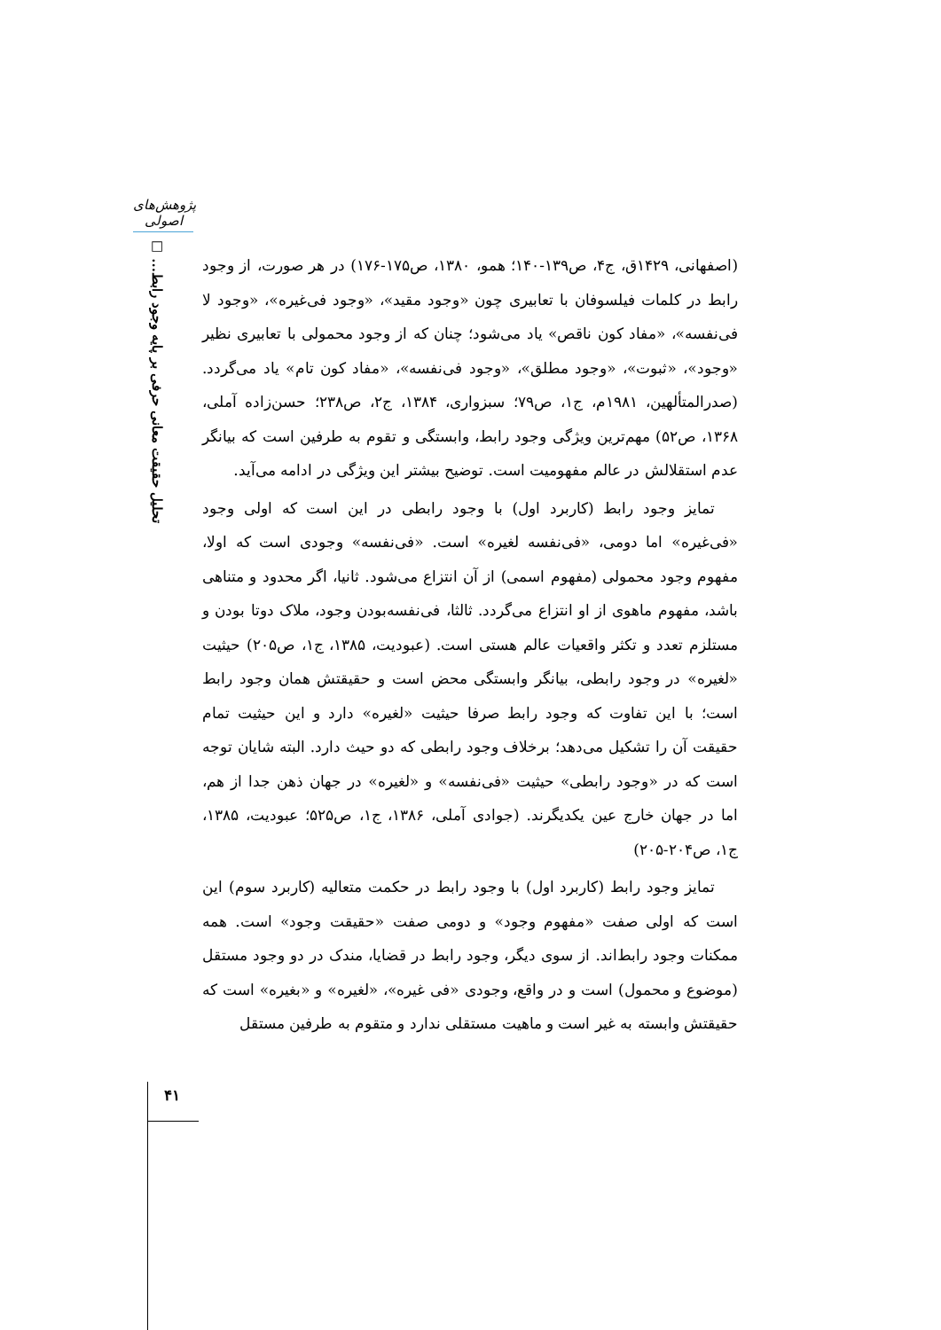پژوهش‌های اصولی
تحلیل حقیقت معانی حرفی بر پایه وجود رابط... □
(اصفهانی، ۱۴۲۹ق، ج۴، ص۱۳۹-۱۴۰؛ همو، ۱۳۸۰، ص۱۷۵-۱۷۶) در هر صورت، از وجود رابط در کلمات فیلسوفان با تعابیری چون «وجود مقید»، «وجود فی‌غیره»، «وجود لا فی‌نفسه»، «مفاد کون ناقص» یاد می‌شود؛ چنان که از وجود محمولی با تعابیری نظیر «وجود»، «ثبوت»، «وجود مطلق»، «وجود فی‌نفسه»، «مفاد کون تام» یاد می‌گردد. (صدرالمتألهین، ۱۹۸۱م، ج۱، ص۷۹؛ سبزواری، ۱۳۸۴، ج۲، ص۲۳۸؛ حسن‌زاده آملی، ۱۳۶۸، ص۵۲) مهم‌ترین ویژگی وجود رابط، وابستگی و تقوم به طرفین است که بیانگر عدم استقلالش در عالم مفهومیت است. توضیح بیشتر این ویژگی در ادامه می‌آید.
تمایز وجود رابط (کاربرد اول) با وجود رابطی در این است که اولی وجود «فی‌غیره» اما دومی، «فی‌نفسه لغیره» است. «فی‌نفسه» وجودی است که اولا، مفهوم وجود محمولی (مفهوم اسمی) از آن انتزاع می‌شود. ثانیا، اگر محدود و متناهی باشد، مفهوم ماهوی از او انتزاع می‌گردد. ثالثا، فی‌نفسه‌بودن وجود، ملاک دوتا بودن و مستلزم تعدد و تکثر واقعیات عالم هستی است. (عبودیت، ۱۳۸۵، ج۱، ص۲۰۵) حیثیت «لغیره» در وجود رابطی، بیانگر وابستگی محض است و حقیقتش همان وجود رابط است؛ با این تفاوت که وجود رابط صرفا حیثیت «لغیره» دارد و این حیثیت تمام حقیقت آن را تشکیل می‌دهد؛ برخلاف وجود رابطی که دو حیث دارد. البته شایان توجه است که در «وجود رابطی» حیثیت «فی‌نفسه» و «لغیره» در جهان ذهن جدا از هم، اما در جهان خارج عین یکدیگرند. (جوادی آملی، ۱۳۸۶، ج۱، ص۵۲۵؛ عبودیت، ۱۳۸۵، ج۱، ص۲۰۴-۲۰۵)
تمایز وجود رابط (کاربرد اول) با وجود رابط در حکمت متعالیه (کاربرد سوم) این است که اولی صفت «مفهوم وجود» و دومی صفت «حقیقت وجود» است. همه ممکنات وجود رابط‌اند. از سوی دیگر، وجود رابط در قضایا، مندک در دو وجود مستقل (موضوع و محمول) است و در واقع، وجودی «فی غیره»، «لغیره» و «بغیره» است که حقیقتش وابسته به غیر است و ماهیت مستقلی ندارد و متقوم به طرفین مستقل
۴۱